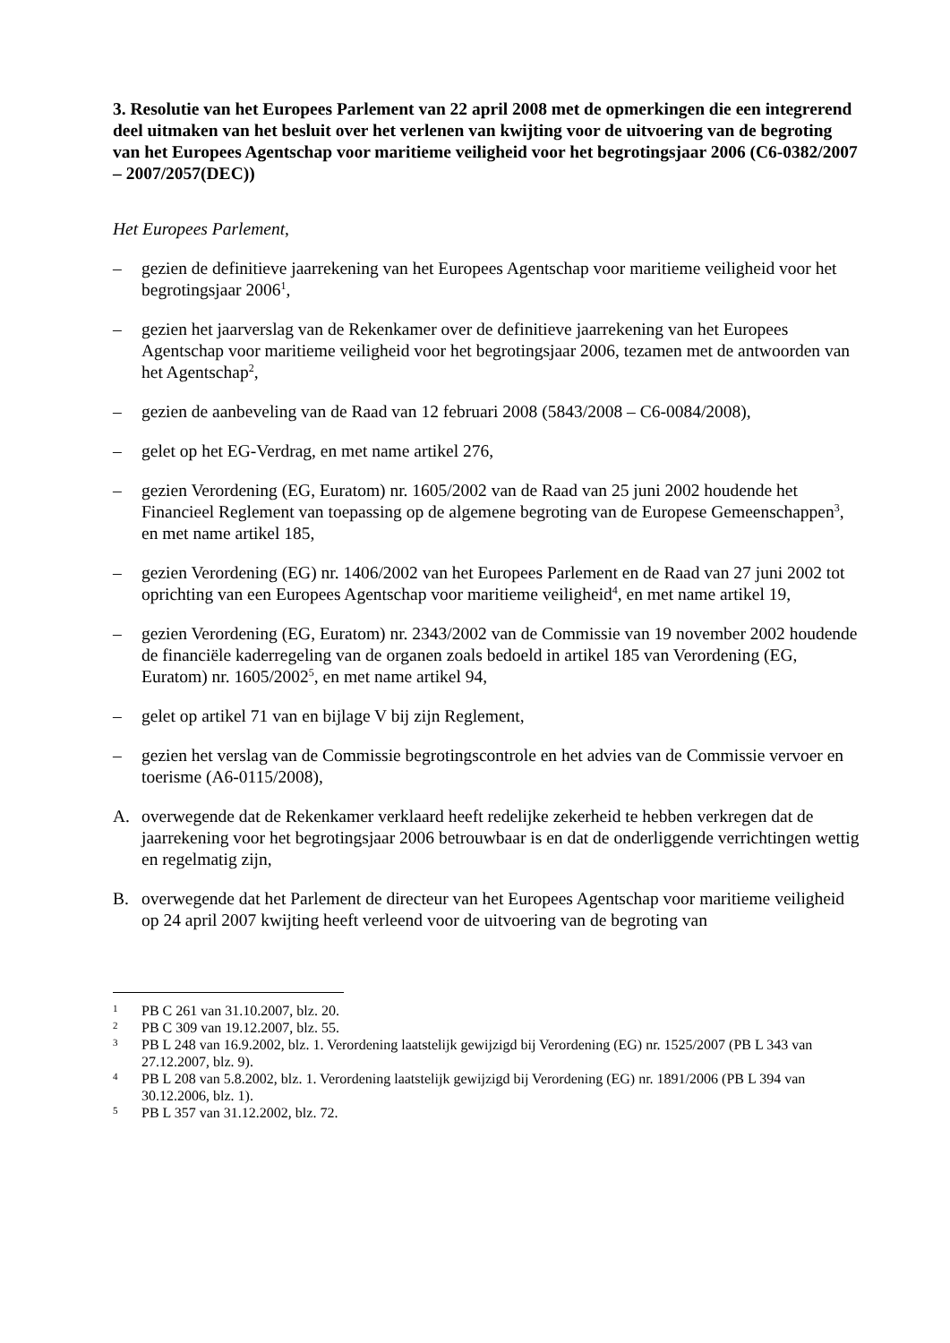3. Resolutie van het Europees Parlement van 22 april 2008 met de opmerkingen die een integrerend deel uitmaken van het besluit over het verlenen van kwijting voor de uitvoering van de begroting van het Europees Agentschap voor maritieme veiligheid voor het begrotingsjaar 2006 (C6-0382/2007 – 2007/2057(DEC))
Het Europees Parlement,
– gezien de definitieve jaarrekening van het Europees Agentschap voor maritieme veiligheid voor het begrotingsjaar 2006<sup>1</sup>,
– gezien het jaarverslag van de Rekenkamer over de definitieve jaarrekening van het Europees Agentschap voor maritieme veiligheid voor het begrotingsjaar 2006, tezamen met de antwoorden van het Agentschap<sup>2</sup>,
– gezien de aanbeveling van de Raad van 12 februari 2008 (5843/2008 – C6-0084/2008),
– gelet op het EG-Verdrag, en met name artikel 276,
– gezien Verordening (EG, Euratom) nr. 1605/2002 van de Raad van 25 juni 2002 houdende het Financieel Reglement van toepassing op de algemene begroting van de Europese Gemeenschappen<sup>3</sup>, en met name artikel 185,
– gezien Verordening (EG) nr. 1406/2002 van het Europees Parlement en de Raad van 27 juni 2002 tot oprichting van een Europees Agentschap voor maritieme veiligheid<sup>4</sup>, en met name artikel 19,
– gezien Verordening (EG, Euratom) nr. 2343/2002 van de Commissie van 19 november 2002 houdende de financiële kaderregeling van de organen zoals bedoeld in artikel 185 van Verordening (EG, Euratom) nr. 1605/2002<sup>5</sup>, en met name artikel 94,
– gelet op artikel 71 van en bijlage V bij zijn Reglement,
– gezien het verslag van de Commissie begrotingscontrole en het advies van de Commissie vervoer en toerisme (A6-0115/2008),
A. overwegende dat de Rekenkamer verklaard heeft redelijke zekerheid te hebben verkregen dat de jaarrekening voor het begrotingsjaar 2006 betrouwbaar is en dat de onderliggende verrichtingen wettig en regelmatig zijn,
B. overwegende dat het Parlement de directeur van het Europees Agentschap voor maritieme veiligheid op 24 april 2007 kwijting heeft verleend voor de uitvoering van de begroting van
1 PB C 261 van 31.10.2007, blz. 20.
2 PB C 309 van 19.12.2007, blz. 55.
3 PB L 248 van 16.9.2002, blz. 1. Verordening laatstelijk gewijzigd bij Verordening (EG) nr. 1525/2007 (PB L 343 van 27.12.2007, blz. 9).
4 PB L 208 van 5.8.2002, blz. 1. Verordening laatstelijk gewijzigd bij Verordening (EG) nr. 1891/2006 (PB L 394 van 30.12.2006, blz. 1).
5 PB L 357 van 31.12.2002, blz. 72.